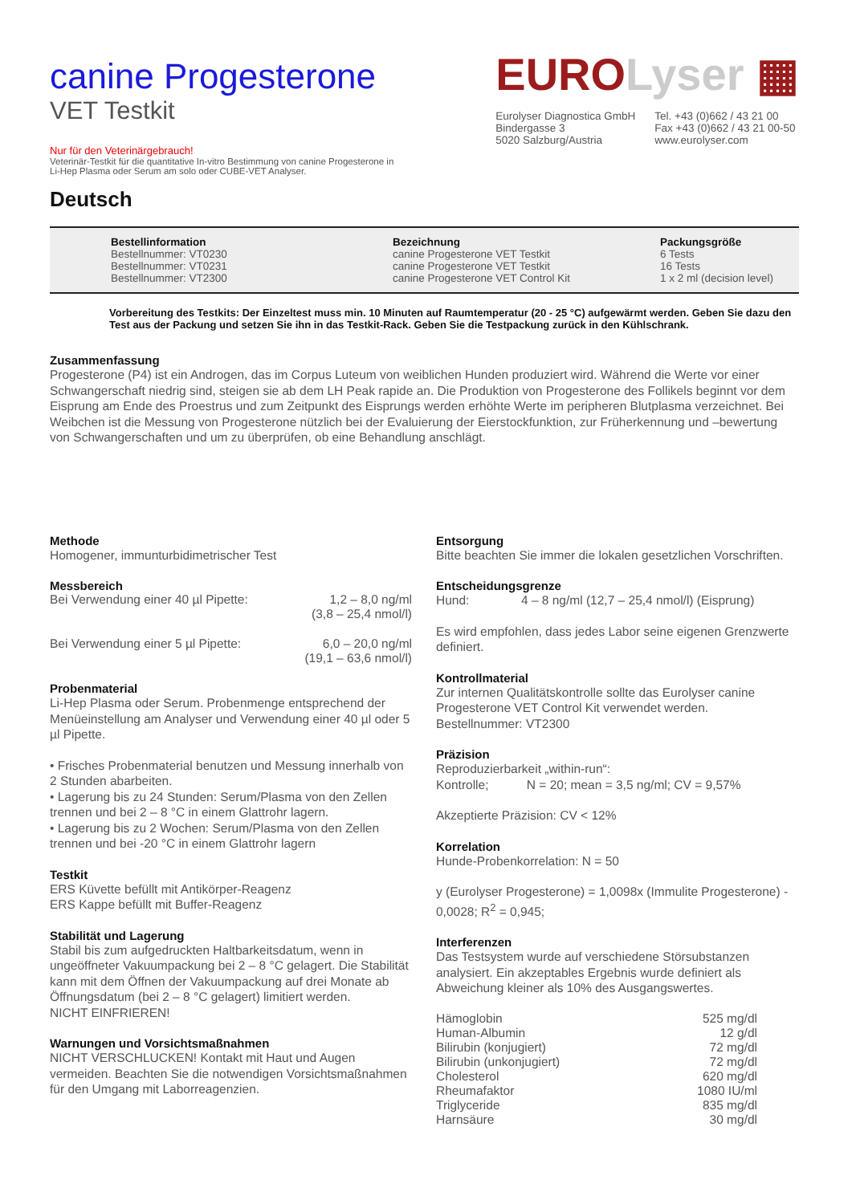canine Progesterone
VET Testkit
Nur für den Veterinärgebrauch!
Veterinär-Testkit für die quantitative In-vitro Bestimmung von canine Progesterone in
Li-Hep Plasma oder Serum am solo oder CUBE-VET Analyser.
EUROLyser ▦
Eurolyser Diagnostica GmbH
Bindergasse 3
5020 Salzburg/Austria
Tel. +43 (0)662 / 43 21 00
Fax +43 (0)662 / 43 21 00-50
www.eurolyser.com
Deutsch
Bestellinformation
Bestellnummer: VT0230
Bestellnummer: VT0231
Bestellnummer: VT2300
Bezeichnung
canine Progesterone VET Testkit
canine Progesterone VET Testkit
canine Progesterone VET Control Kit
Packungsgröße
6 Tests
16 Tests
1 x 2 ml (decision level)
Vorbereitung des Testkits: Der Einzeltest muss min. 10 Minuten auf Raumtemperatur (20 - 25 °C) aufgewärmt werden. Geben Sie dazu den Test aus der Packung und setzen Sie ihn in das Testkit-Rack. Geben Sie die Testpackung zurück in den Kühlschrank.
Zusammenfassung
Progesterone (P4) ist ein Androgen, das im Corpus Luteum von weiblichen Hunden produziert wird. Während die Werte vor einer Schwangerschaft niedrig sind, steigen sie ab dem LH Peak rapide an. Die Produktion von Progesterone des Follikels beginnt vor dem Eisprung am Ende des Proestrus und zum Zeitpunkt des Eisprungs werden erhöhte Werte im peripheren Blutplasma verzeichnet. Bei Weibchen ist die Messung von Progesterone nützlich bei der Evaluierung der Eierstockfunktion, zur Früherkennung und –bewertung von Schwangerschaften und um zu überprüfen, ob eine Behandlung anschlägt.
Methode
Homogener, immunturbidimetrischer Test
Messbereich
| Bei Verwendung einer 40 µl Pipette: | 1,2 – 8,0 ng/ml (3,8 – 25,4 nmol/l) |
| Bei Verwendung einer 5 µl Pipette: | 6,0 – 20,0 ng/ml (19,1 – 63,6 nmol/l) |
Probenmaterial
Li-Hep Plasma oder Serum. Probenmenge entsprechend der Menüeinstellung am Analyser und Verwendung einer 40 µl oder 5 µl Pipette.
• Frisches Probenmaterial benutzen und Messung innerhalb von 2 Stunden abarbeiten.
• Lagerung bis zu 24 Stunden: Serum/Plasma von den Zellen trennen und bei 2 – 8 °C in einem Glattrohr lagern.
• Lagerung bis zu 2 Wochen: Serum/Plasma von den Zellen trennen und bei -20 °C in einem Glattrohr lagern
Testkit
ERS Küvette befüllt mit Antikörper-Reagenz
ERS Kappe befüllt mit Buffer-Reagenz
Stabilität und Lagerung
Stabil bis zum aufgedruckten Haltbarkeitsdatum, wenn in ungeöffneter Vakuumpackung bei 2 – 8 °C gelagert. Die Stabilität kann mit dem Öffnen der Vakuumpackung auf drei Monate ab Öffnungsdatum (bei 2 – 8 °C gelagert) limitiert werden.
NICHT EINFRIEREN!
Warnungen und Vorsichtsmaßnahmen
NICHT VERSCHLUCKEN! Kontakt mit Haut und Augen vermeiden. Beachten Sie die notwendigen Vorsichtsmaßnahmen für den Umgang mit Laborreagenzien.
Entsorgung
Bitte beachten Sie immer die lokalen gesetzlichen Vorschriften.
Entscheidungsgrenze
Hund: 4 – 8 ng/ml (12,7 – 25,4 nmol/l) (Eisprung)
Es wird empfohlen, dass jedes Labor seine eigenen Grenzwerte definiert.
Kontrollmaterial
Zur internen Qualitätskontrolle sollte das Eurolyser canine Progesterone VET Control Kit verwendet werden. Bestellnummer: VT2300
Präzision
Reproduzierbarkeit „within-run“:
Kontrolle; N = 20; mean = 3,5 ng/ml; CV = 9,57%
Akzeptierte Präzision: CV < 12%
Korrelation
Hunde-Probenkorrelation: N = 50
y (Eurolyser Progesterone) = 1,0098x (Immulite Progesterone) - 0,0028; R<sup>2</sup> = 0,945;
Interferenzen
Das Testsystem wurde auf verschiedene Störsubstanzen analysiert. Ein akzeptables Ergebnis wurde definiert als Abweichung kleiner als 10% des Ausgangswertes.
| Hämoglobin | 525 mg/dl |
| Human-Albumin | 12 g/dl |
| Bilirubin (konjugiert) | 72 mg/dl |
| Bilirubin (unkonjugiert) | 72 mg/dl |
| Cholesterol | 620 mg/dl |
| Rheumafaktor | 1080 IU/ml |
| Triglyceride | 835 mg/dl |
| Harnsäure | 30 mg/dl |